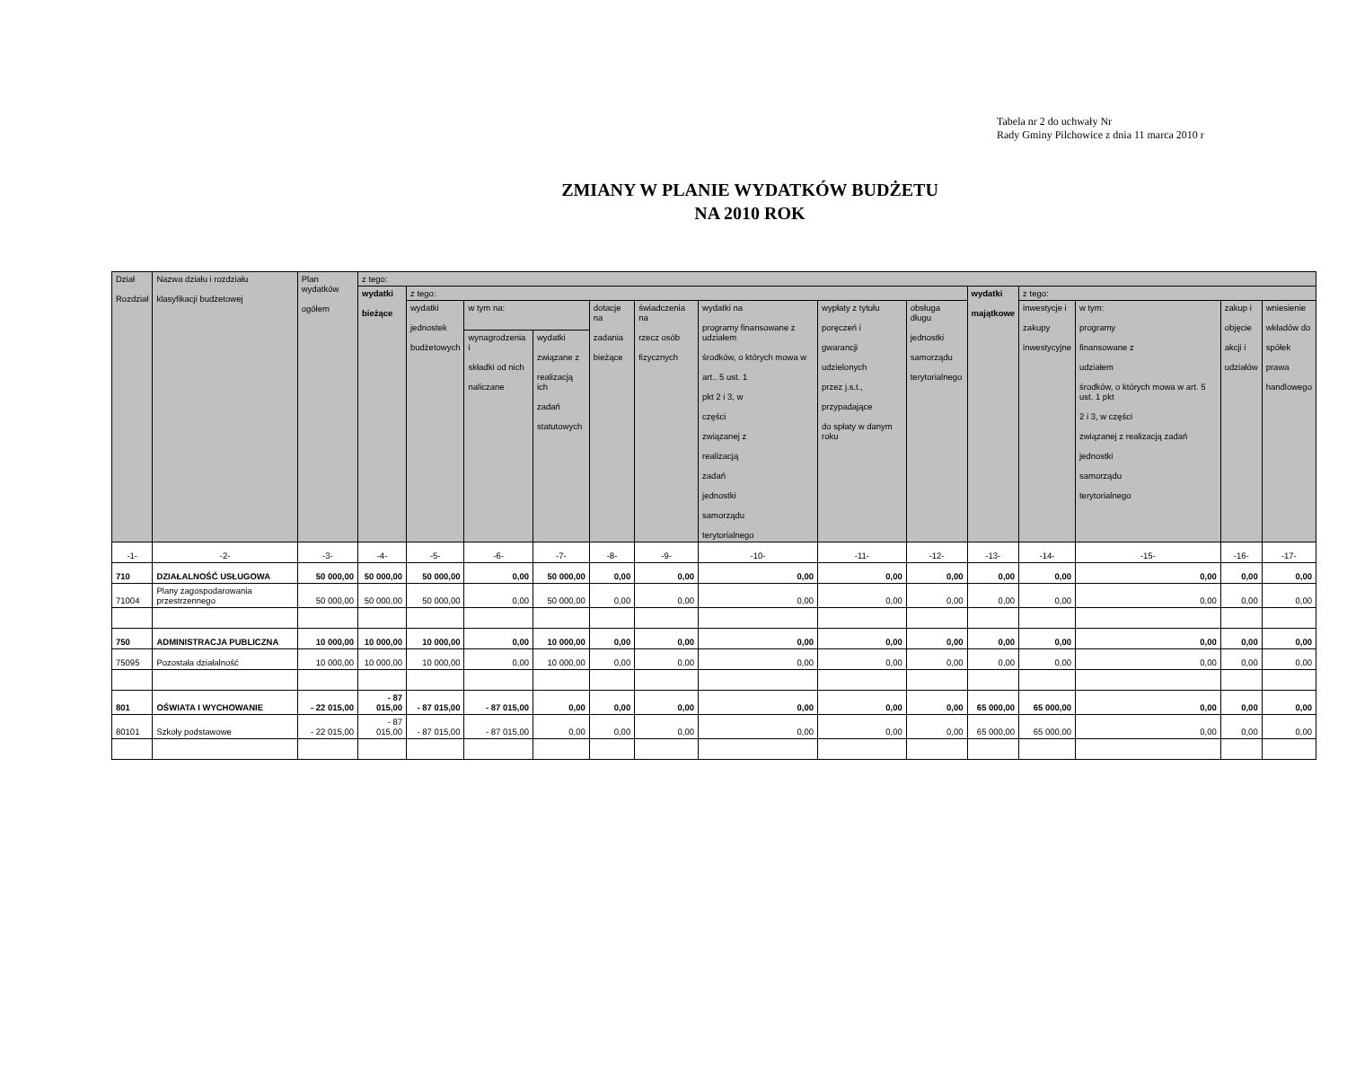Tabela nr 2 do uchwały Nr
Rady Gminy Pilchowice z dnia 11 marca 2010 r
ZMIANY W PLANIE WYDATKÓW BUDŻETU
NA 2010 ROK
| Dział Rozdział | Nazwa działu i rozdziału klasyfikacji budżetowej | Plan wydatków ogółem | z tego: | | | | | | | | | | | | | |
| --- | --- | --- | --- | --- | --- | --- | --- | --- | --- | --- | --- | --- | --- | --- | --- | --- |
| | | | wydatki bieżące | z tego: | | | | | | | | wydatki majątkowe | z tego: | | | |
| | | | | wydatki jednostek budżetowych | w tym na: | | dotacje na zadania bieżące | świadczenia na rzecz osób fizycznych | wydatki na programy finansowane z udziałem środków, o których mowa w art.. 5 ust. 1 pkt 2 i 3, w części związanej z realizacją zadań jednostki samorządu terytorialnego | wypłaty z tytułu poręczeń i gwarancji udzielonych przez j.s.t., przypadające do spłaty w danym roku | obsługa długu jednostki samorządu terytorialnego | | inwestycje i zakupy inwestycyjne | w tym: programy finansowane z udziałem środków, o których mowa w art. 5 ust. 1 pkt 2 i 3, w części związanej z realizacją zadań jednostki samorządu terytorialnego | zakup i objęcie akcji i udziałów | wniesienie wkładów do spółek prawa handlowego |
| | | | | | wynagrodzenia i składki od nich naliczane | wydatki związane z realizacją ich zadań statutowych | | | | | | | | | | |
| -1- | -2- | -3- | -4- | -5- | -6- | -7- | -8- | -9- | -10- | -11- | -12- | -13- | -14- | -15- | -16- | -17- |
| 710 | DZIAŁALNOŚĆ USŁUGOWA | 50 000,00 | 50 000,00 | 50 000,00 | 0,00 | 50 000,00 | 0,00 | 0,00 | 0,00 | 0,00 | 0,00 | 0,00 | 0,00 | 0,00 | 0,00 | 0,00 |
| 71004 | Plany zagospodarowania przestrzennego | 50 000,00 | 50 000,00 | 50 000,00 | 0,00 | 50 000,00 | 0,00 | 0,00 | 0,00 | 0,00 | 0,00 | 0,00 | 0,00 | 0,00 | 0,00 | 0,00 |
| 750 | ADMINISTRACJA PUBLICZNA | 10 000,00 | 10 000,00 | 10 000,00 | 0,00 | 10 000,00 | 0,00 | 0,00 | 0,00 | 0,00 | 0,00 | 0,00 | 0,00 | 0,00 | 0,00 | 0,00 |
| 75095 | Pozostała działalność | 10 000,00 | 10 000,00 | 10 000,00 | 0,00 | 10 000,00 | 0,00 | 0,00 | 0,00 | 0,00 | 0,00 | 0,00 | 0,00 | 0,00 | 0,00 | 0,00 |
| 801 | OŚWIATA I WYCHOWANIE | - 22 015,00 | - 87 015,00 | - 87 015,00 | - 87 015,00 | 0,00 | 0,00 | 0,00 | 0,00 | 0,00 | 0,00 | 65 000,00 | 65 000,00 | 0,00 | 0,00 | 0,00 |
| 80101 | Szkoły podstawowe | - 22 015,00 | - 87 015,00 | - 87 015,00 | - 87 015,00 | 0,00 | 0,00 | 0,00 | 0,00 | 0,00 | 0,00 | 65 000,00 | 65 000,00 | 0,00 | 0,00 | 0,00 |